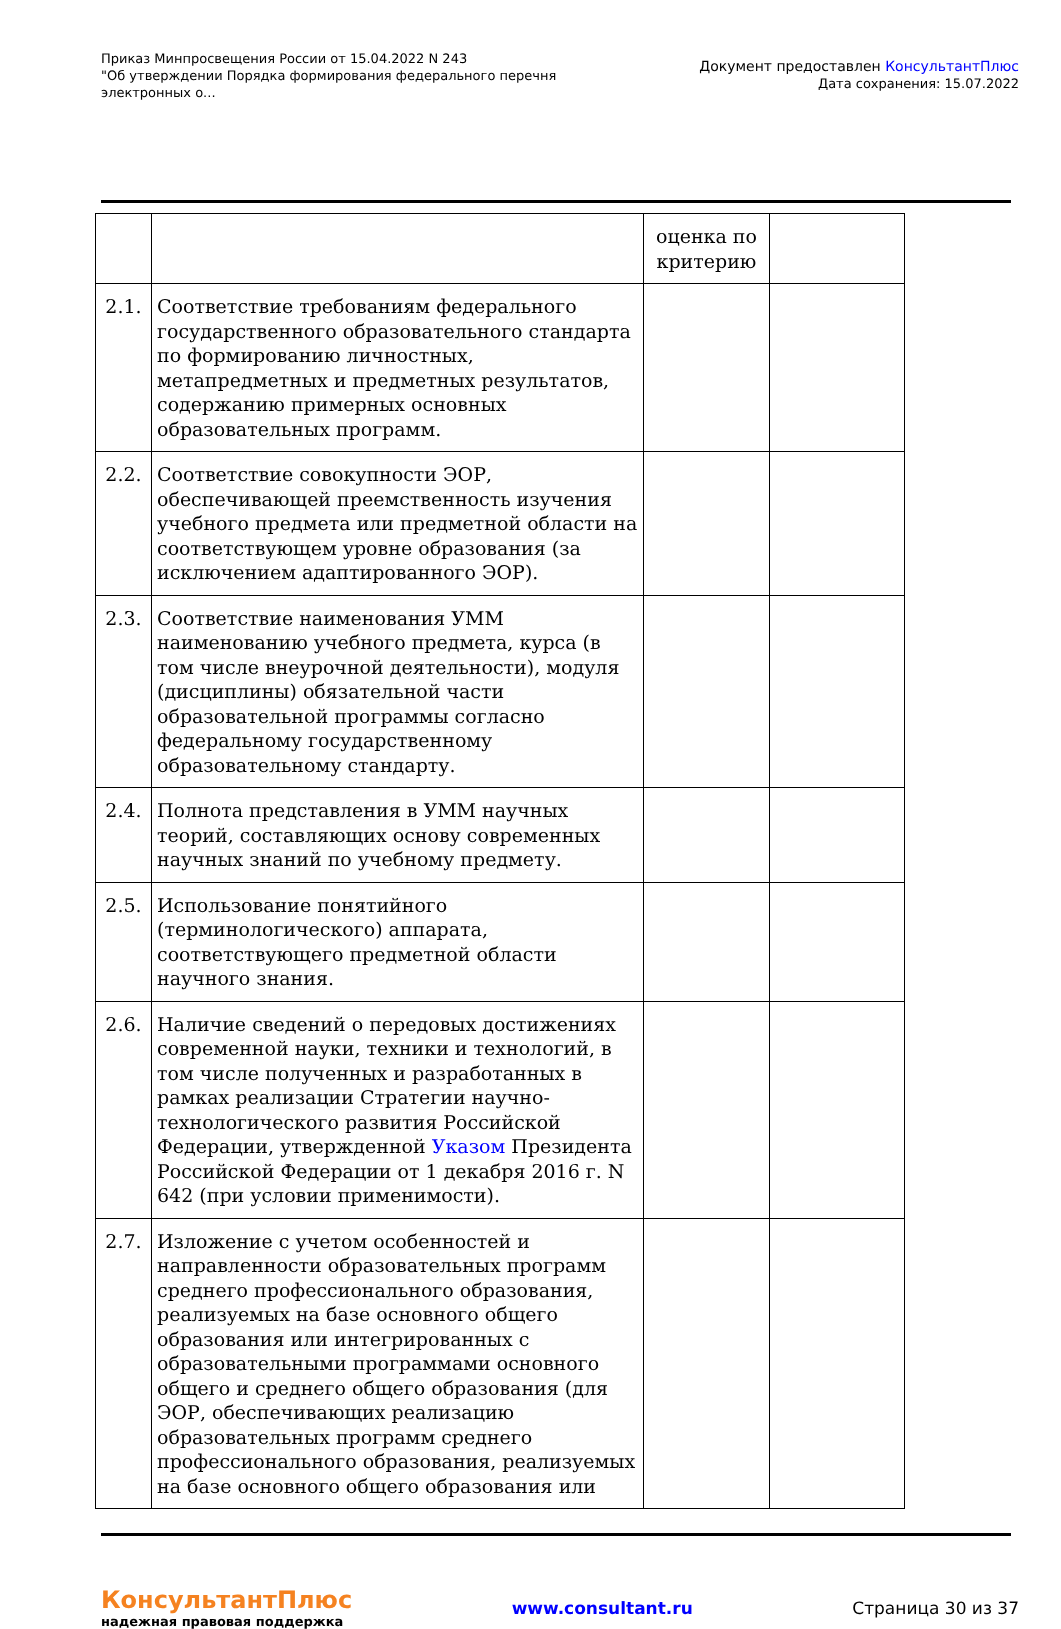Приказ Минпросвещения России от 15.04.2022 N 243
"Об утверждении Порядка формирования федерального перечня
электронных о...
Документ предоставлен КонсультантПлюс
Дата сохранения: 15.07.2022
| | | оценка по критерию | |
| 2.1. | Соответствие требованиям федерального государственного образовательного стандарта по формированию личностных, метапредметных и предметных результатов, содержанию примерных основных образовательных программ. | | |
| 2.2. | Соответствие совокупности ЭОР, обеспечивающей преемственность изучения учебного предмета или предметной области на соответствующем уровне образования (за исключением адаптированного ЭОР). | | |
| 2.3. | Соответствие наименования УММ наименованию учебного предмета, курса (в том числе внеурочной деятельности), модуля (дисциплины) обязательной части образовательной программы согласно федеральному государственному образовательному стандарту. | | |
| 2.4. | Полнота представления в УММ научных теорий, составляющих основу современных научных знаний по учебному предмету. | | |
| 2.5. | Использование понятийного (терминологического) аппарата, соответствующего предметной области научного знания. | | |
| 2.6. | Наличие сведений о передовых достижениях современной науки, техники и технологий, в том числе полученных и разработанных в рамках реализации Стратегии научно-технологического развития Российской Федерации, утвержденной Указом Президента Российской Федерации от 1 декабря 2016 г. N 642 (при условии применимости). | | |
| 2.7. | Изложение с учетом особенностей и направленности образовательных программ среднего профессионального образования, реализуемых на базе основного общего образования или интегрированных с образовательными программами основного общего и среднего общего образования (для ЭОР, обеспечивающих реализацию образовательных программ среднего профессионального образования, реализуемых на базе основного общего образования или | | |
КонсультантПлюс
надежная правовая поддержка
www.consultant.ru Страница 30 из 37